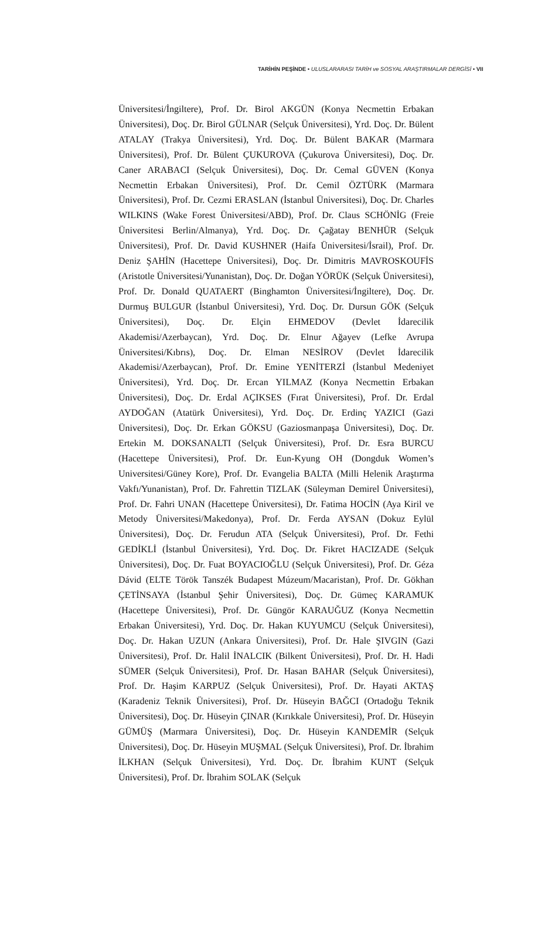TARİHİN PEŞİNDE • ULUSLARARASI TARİH ve SOSYAL ARAŞTIRMALAR DERGİSİ • VII
Üniversitesi/İngiltere), Prof. Dr. Birol AKGÜN (Konya Necmettin Erbakan Üniversitesi), Doç. Dr. Birol GÜLNAR (Selçuk Üniversitesi), Yrd. Doç. Dr. Bülent ATALAY (Trakya Üniversitesi), Yrd. Doç. Dr. Bülent BAKAR (Marmara Üniversitesi), Prof. Dr. Bülent ÇUKUROVA (Çukurova Üniversitesi), Doç. Dr. Caner ARABACI (Selçuk Üniversitesi), Doç. Dr. Cemal GÜVEN (Konya Necmettin Erbakan Üniversitesi), Prof. Dr. Cemil ÖZTÜRK (Marmara Üniversitesi), Prof. Dr. Cezmi ERASLAN (İstanbul Üniversitesi), Doç. Dr. Charles WILKINS (Wake Forest Üniversitesi/ABD), Prof. Dr. Claus SCHÖNİG (Freie Üniversitesi Berlin/Almanya), Yrd. Doç. Dr. Çağatay BENHÜR (Selçuk Üniversitesi), Prof. Dr. David KUSHNER (Haifa Üniversitesi/İsrail), Prof. Dr. Deniz ŞAHİN (Hacettepe Üniversitesi), Doç. Dr. Dimitris MAVROSKOUFİS (Aristotle Üniversitesi/Yunanistan), Doç. Dr. Doğan YÖRÜK (Selçuk Üniversitesi), Prof. Dr. Donald QUATAERT (Binghamton Üniversitesi/İngiltere), Doç. Dr. Durmuş BULGUR (İstanbul Üniversitesi), Yrd. Doç. Dr. Dursun GÖK (Selçuk Üniversitesi), Doç. Dr. Elçin EHMEDOV (Devlet İdarecilik Akademisi/Azerbaycan), Yrd. Doç. Dr. Elnur Ağayev (Lefke Avrupa Üniversitesi/Kıbrıs), Doç. Dr. Elman NESİROV (Devlet İdarecilik Akademisi/Azerbaycan), Prof. Dr. Emine YENİTERZİ (İstanbul Medeniyet Üniversitesi), Yrd. Doç. Dr. Ercan YILMAZ (Konya Necmettin Erbakan Üniversitesi), Doç. Dr. Erdal AÇIKSES (Fırat Üniversitesi), Prof. Dr. Erdal AYDOĞAN (Atatürk Üniversitesi), Yrd. Doç. Dr. Erdinç YAZICI (Gazi Üniversitesi), Doç. Dr. Erkan GÖKSU (Gaziosmanpaşa Üniversitesi), Doç. Dr. Ertekin M. DOKSANALTI (Selçuk Üniversitesi), Prof. Dr. Esra BURCU (Hacettepe Üniversitesi), Prof. Dr. Eun-Kyung OH (Dongduk Women’s Universitesi/Güney Kore), Prof. Dr. Evangelia BALTA (Milli Helenik Araştırma Vakfı/Yunanistan), Prof. Dr. Fahrettin TIZLAK (Süleyman Demirel Üniversitesi), Prof. Dr. Fahri UNAN (Hacettepe Üniversitesi), Dr. Fatima HOCİN (Aya Kiril ve Metody Üniversitesi/Makedonya), Prof. Dr. Ferda AYSAN (Dokuz Eylül Üniversitesi), Doç. Dr. Ferudun ATA (Selçuk Üniversitesi), Prof. Dr. Fethi GEDİKLİ (İstanbul Üniversitesi), Yrd. Doç. Dr. Fikret HACIZADE (Selçuk Üniversitesi), Doç. Dr. Fuat BOYACIOĞLU (Selçuk Üniversitesi), Prof. Dr. Géza Dávid (ELTE Török Tanszék Budapest Múzeum/Macaristan), Prof. Dr. Gökhan ÇETİNSAYA (İstanbul Şehir Üniversitesi), Doç. Dr. Gümeç KARAMUK (Hacettepe Üniversitesi), Prof. Dr. Güngör KARAUĞUZ (Konya Necmettin Erbakan Üniversitesi), Yrd. Doç. Dr. Hakan KUYUMCU (Selçuk Üniversitesi), Doç. Dr. Hakan UZUN (Ankara Üniversitesi), Prof. Dr. Hale ŞIVGIN (Gazi Üniversitesi), Prof. Dr. Halil İNALCIK (Bilkent Üniversitesi), Prof. Dr. H. Hadi SÜMER (Selçuk Üniversitesi), Prof. Dr. Hasan BAHAR (Selçuk Üniversitesi), Prof. Dr. Haşim KARPUZ (Selçuk Üniversitesi), Prof. Dr. Hayati AKTAŞ (Karadeniz Teknik Üniversitesi), Prof. Dr. Hüseyin BAĞCI (Ortadoğu Teknik Üniversitesi), Doç. Dr. Hüseyin ÇINAR (Kırıkkale Üniversitesi), Prof. Dr. Hüseyin GÜMÜŞ (Marmara Üniversitesi), Doç. Dr. Hüseyin KANDEMİR (Selçuk Üniversitesi), Doç. Dr. Hüseyin MUŞMAL (Selçuk Üniversitesi), Prof. Dr. İbrahim İLKHAN (Selçuk Üniversitesi), Yrd. Doç. Dr. İbrahim KUNT (Selçuk Üniversitesi), Prof. Dr. İbrahim SOLAK (Selçuk